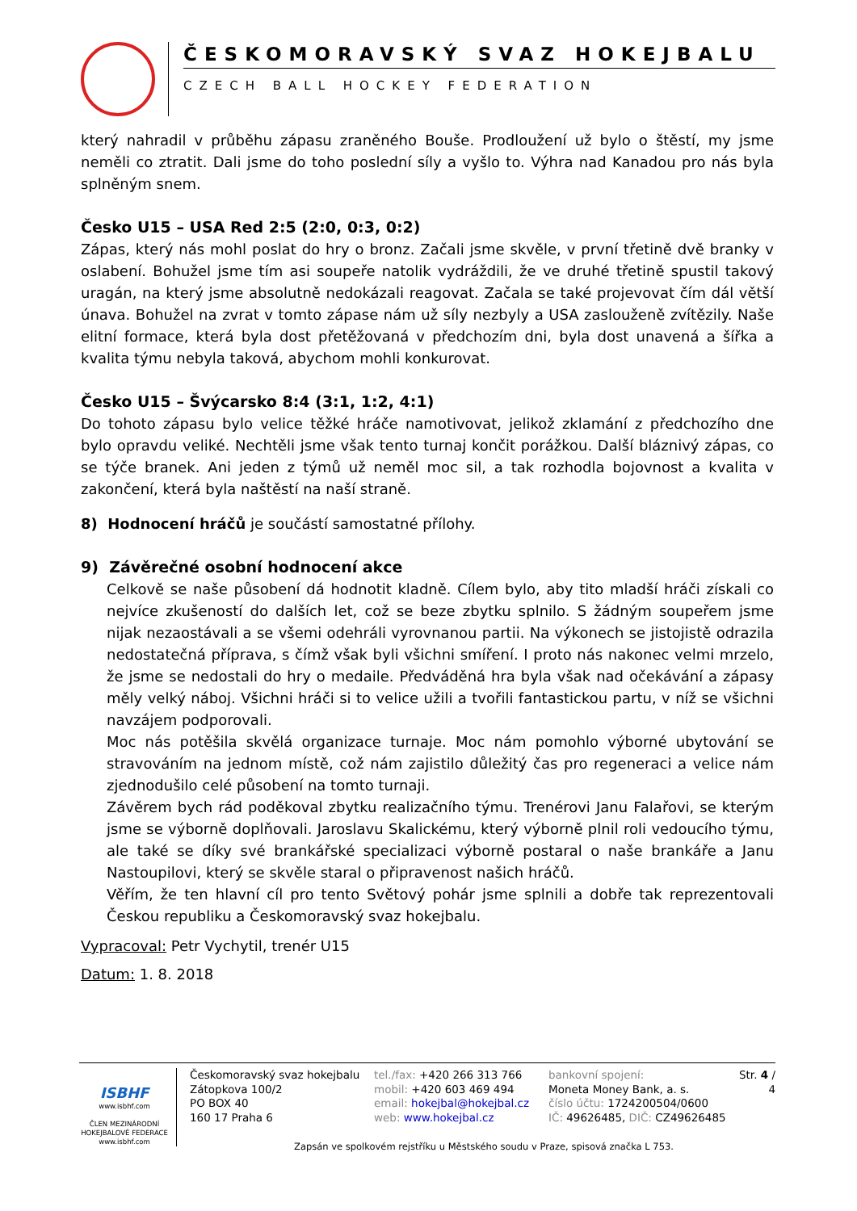ČESKOMORAVSKÝ SVAZ HOKEJBALU
CZECH BALL HOCKEY FEDERATION
který nahradil v průběhu zápasu zraněného Bouše. Prodloužení už bylo o štěstí, my jsme neměli co ztratit. Dali jsme do toho poslední síly a vyšlo to. Výhra nad Kanadou pro nás byla splněným snem.
Česko U15 – USA Red 2:5 (2:0, 0:3, 0:2)
Zápas, který nás mohl poslat do hry o bronz. Začali jsme skvěle, v první třetině dvě branky v oslabení. Bohužel jsme tím asi soupeře natolik vydráždili, že ve druhé třetině spustil takový uragán, na který jsme absolutně nedokázali reagovat. Začala se také projevovat čím dál větší únava. Bohužel na zvrat v tomto zápase nám už síly nezbyly a USA zaslouženě zvítězily. Naše elitní formace, která byla dost přetěžovaná v předchozím dni, byla dost unavená a šířka a kvalita týmu nebyla taková, abychom mohli konkurovat.
Česko U15 – Švýcarsko 8:4 (3:1, 1:2, 4:1)
Do tohoto zápasu bylo velice těžké hráče namotivovat, jelikož zklamání z předchozího dne bylo opravdu veliké. Nechtěli jsme však tento turnaj končit porážkou. Další bláznivý zápas, co se týče branek. Ani jeden z týmů už neměl moc sil, a tak rozhodla bojovnost a kvalita v zakončení, která byla naštěstí na naší straně.
8) Hodnocení hráčů je součástí samostatné přílohy.
9) Závěrečné osobní hodnocení akce
Celkově se naše působení dá hodnotit kladně. Cílem bylo, aby tito mladší hráči získali co nejvíce zkušeností do dalších let, což se beze zbytku splnilo. S žádným soupeřem jsme nijak nezaostávali a se všemi odehráli vyrovnanou partii. Na výkonech se jistojistě odrazila nedostatečná příprava, s čímž však byli všichni smíření. I proto nás nakonec velmi mrzelo, že jsme se nedostali do hry o medaile. Předváděná hra byla však nad očekávání a zápasy měly velký náboj. Všichni hráči si to velice užili a tvořili fantastickou partu, v níž se všichni navzájem podporovali.
Moc nás potěšila skvělá organizace turnaje. Moc nám pomohlo výborné ubytování se stravováním na jednom místě, což nám zajistilo důležitý čas pro regeneraci a velice nám zjednodušilo celé působení na tomto turnaji.
Závěrem bych rád poděkoval zbytku realizačního týmu. Trenérovi Janu Falařovi, se kterým jsme se výborně doplňovali. Jaroslavu Skalickému, který výborně plnil roli vedoucího týmu, ale také se díky své brankářské specializaci výborně postaral o naše brankáře a Janu Nastoupilovi, který se skvěle staral o připravenost našich hráčů.
Věřím, že ten hlavní cíl pro tento Světový pohár jsme splnili a dobře tak reprezentovali Českou republiku a Českomoravský svaz hokejbalu.
Vypracoval: Petr Vychytil, trenér U15
Datum: 1. 8. 2018
ISBHF
www.isbhf.com
ČLEN MEZINÁRODNÍ HOKEJBALOVÉ FEDERACE www.isbhf.com
Českomoravský svaz hokejbalu
Zátopkova 100/2
PO BOX 40
160 17 Praha 6
tel./fax: +420 266 313 766
mobil: +420 603 469 494
email: hokejbal@hokejbal.cz
web: www.hokejbal.cz
bankovní spojení:
Moneta Money Bank, a. s.
číslo účtu: 1724200504/0600
IČ: 49626485, DIČ: CZ49626485
Str. 4 / 4
Zapsán ve spolkovém rejstříku u Městského soudu v Praze, spisová značka L 753.